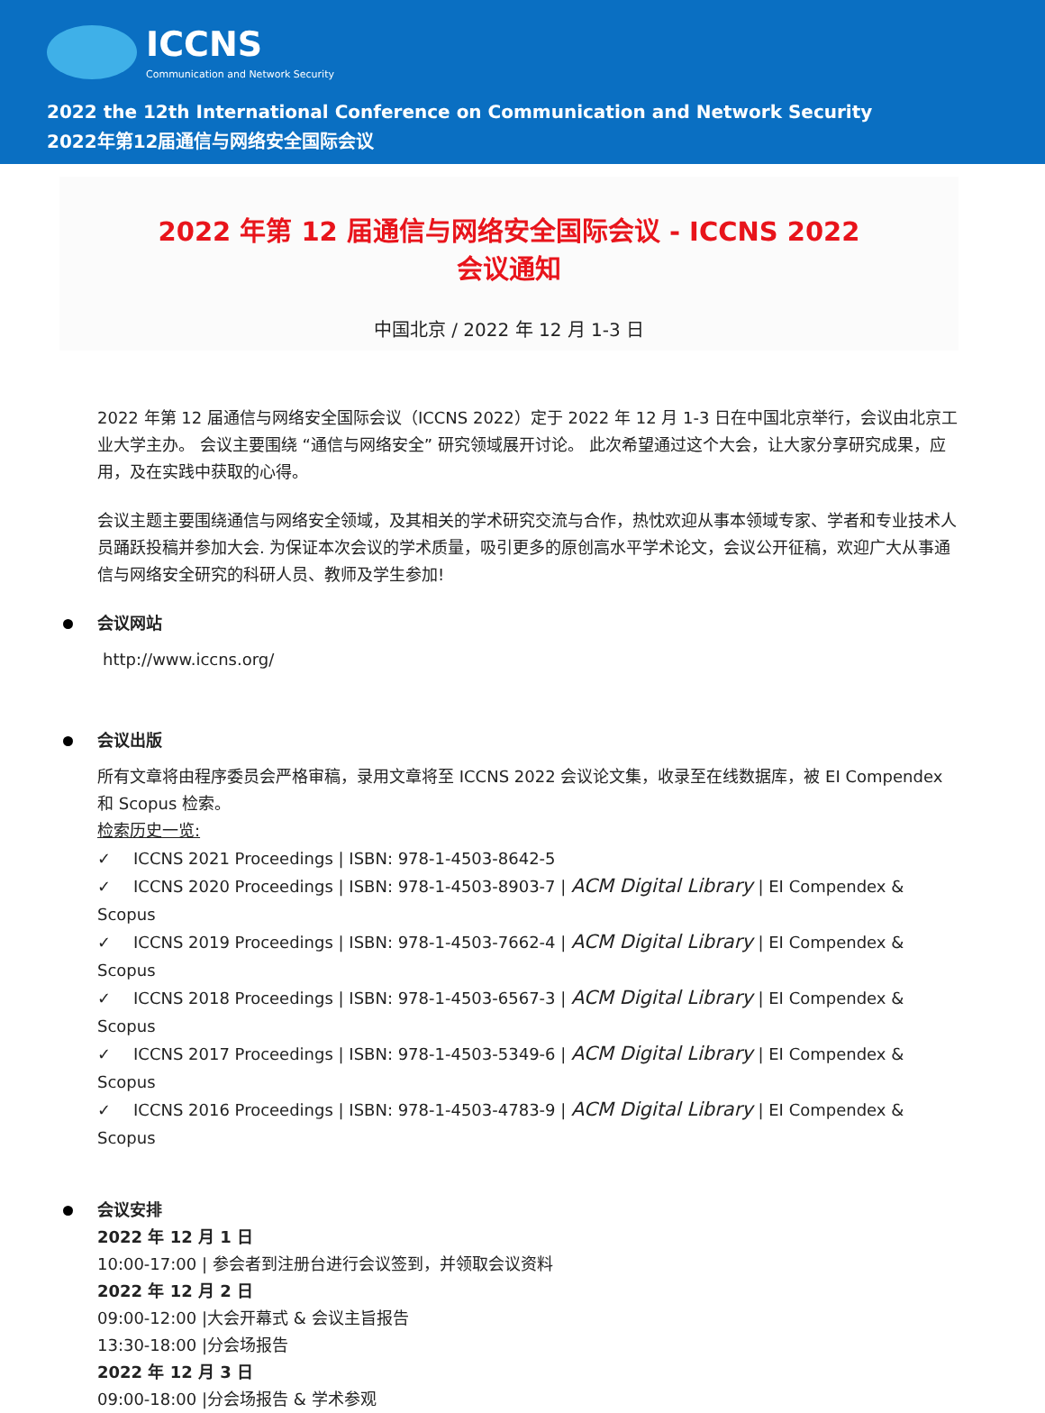ICCNS
Communication and Network Security
2022 the 12th International Conference on Communication and Network Security
2022年第12届通信与网络安全国际会议
2022 年第 12 届通信与网络安全国际会议 - ICCNS 2022
会议通知
中国北京 / 2022 年 12 月 1-3 日
2022 年第 12 届通信与网络安全国际会议（ICCNS 2022）定于 2022 年 12 月 1-3 日在中国北京举行，会议由北京工业大学主办。 会议主要围绕 “通信与网络安全” 研究领域展开讨论。 此次希望通过这个大会，让大家分享研究成果，应用，及在实践中获取的心得。
会议主题主要围绕通信与网络安全领域，及其相关的学术研究交流与合作，热忱欢迎从事本领域专家、学者和专业技术人员踊跃投稿并参加大会. 为保证本次会议的学术质量，吸引更多的原创高水平学术论文，会议公开征稿，欢迎广大从事通信与网络安全研究的科研人员、教师及学生参加!
会议网站
http://www.iccns.org/
会议出版
所有文章将由程序委员会严格审稿，录用文章将至 ICCNS 2022 会议论文集，收录至在线数据库，被 EI Compendex 和 Scopus 检索。
检索历史一览:
✓ ICCNS 2021 Proceedings | ISBN: 978-1-4503-8642-5
✓ ICCNS 2020 Proceedings | ISBN: 978-1-4503-8903-7 | ACM Digital Library | EI Compendex & Scopus
✓ ICCNS 2019 Proceedings | ISBN: 978-1-4503-7662-4 | ACM Digital Library | EI Compendex & Scopus
✓ ICCNS 2018 Proceedings | ISBN: 978-1-4503-6567-3 | ACM Digital Library | EI Compendex & Scopus
✓ ICCNS 2017 Proceedings | ISBN: 978-1-4503-5349-6 | ACM Digital Library | EI Compendex & Scopus
✓ ICCNS 2016 Proceedings | ISBN: 978-1-4503-4783-9 | ACM Digital Library | EI Compendex & Scopus
会议安排
2022 年 12 月 1 日
10:00-17:00 | 参会者到注册台进行会议签到，并领取会议资料
2022 年 12 月 2 日
09:00-12:00 |大会开幕式 & 会议主旨报告
13:30-18:00 |分会场报告
2022 年 12 月 3 日
09:00-18:00 |分会场报告 & 学术参观